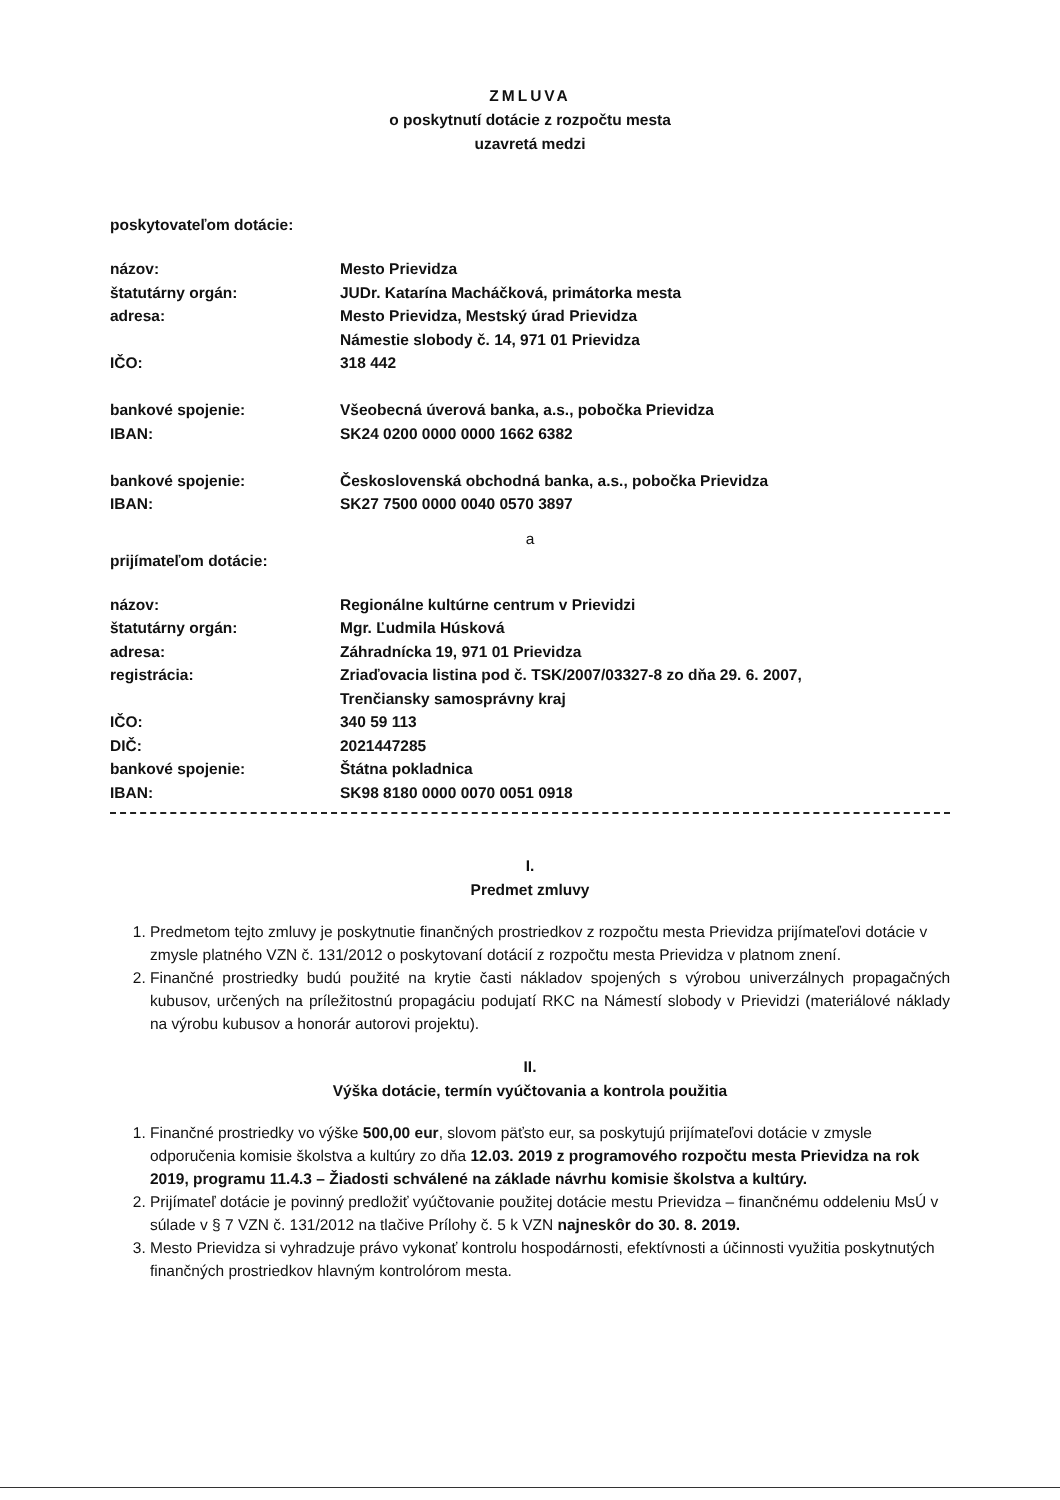ZMLUVA
o poskytnutí dotácie z rozpočtu mesta
uzavretá medzi
poskytovateľom dotácie:
názov:
Mesto Prievidza
štatutárny orgán:
JUDr. Katarína Macháčková, primátorka mesta
adresa:
Mesto Prievidza, Mestský úrad Prievidza
Námestie slobody č. 14, 971 01 Prievidza
IČO:
318 442
bankové spojenie:
Všeobecná úverová banka, a.s., pobočka Prievidza
IBAN:
SK24 0200 0000 0000 1662 6382
bankové spojenie:
Československá obchodná banka, a.s., pobočka Prievidza
IBAN:
SK27 7500 0000 0040 0570 3897
a
prijímateľom dotácie:
názov:
Regionálne kultúrne centrum v Prievidzi
štatutárny orgán:
Mgr. Ľudmila Húsková
adresa:
Záhradnícka 19, 971 01 Prievidza
registrácia:
Zriaďovacia listina pod č. TSK/2007/03327-8 zo dňa 29. 6. 2007,
Trenčiansky samosprávny kraj
IČO:
340 59 113
DIČ:
2021447285
bankové spojenie:
Štátna pokladnica
IBAN:
SK98 8180 0000 0070 0051 0918
I.
Predmet zmluvy
1. Predmetom tejto zmluvy je poskytnutie finančných prostriedkov z rozpočtu mesta Prievidza prijímateľovi dotácie v zmysle platného VZN č. 131/2012 o poskytovaní dotácií z rozpočtu mesta Prievidza v platnom znení.
2. Finančné prostriedky budú použité na krytie časti nákladov spojených s výrobou univerzálnych propagačných kubusov, určených na príležitostnú propagáciu podujatí RKC na Námestí slobody v Prievidzi (materiálové náklady na výrobu kubusov a honorár autorovi projektu).
II.
Výška dotácie, termín vyúčtovania a kontrola použitia
1. Finančné prostriedky vo výške 500,00 eur, slovom päťsto eur, sa poskytujú prijímateľovi dotácie v zmysle odporučenia komisie školstva a kultúry zo dňa 12.03. 2019 z programového rozpočtu mesta Prievidza na rok 2019, programu 11.4.3 – Žiadosti schválené na základe návrhu komisie školstva a kultúry.
2. Prijímateľ dotácie je povinný predložiť vyúčtovanie použitej dotácie mestu Prievidza – finančnému oddeleniu MsÚ v súlade v § 7 VZN č. 131/2012 na tlačive Prílohy č. 5 k VZN najneskôr do 30. 8. 2019.
3. Mesto Prievidza si vyhradzuje právo vykonať kontrolu hospodárnosti, efektívnosti a účinnosti využitia poskytnutých finančných prostriedkov hlavným kontrolórom mesta.